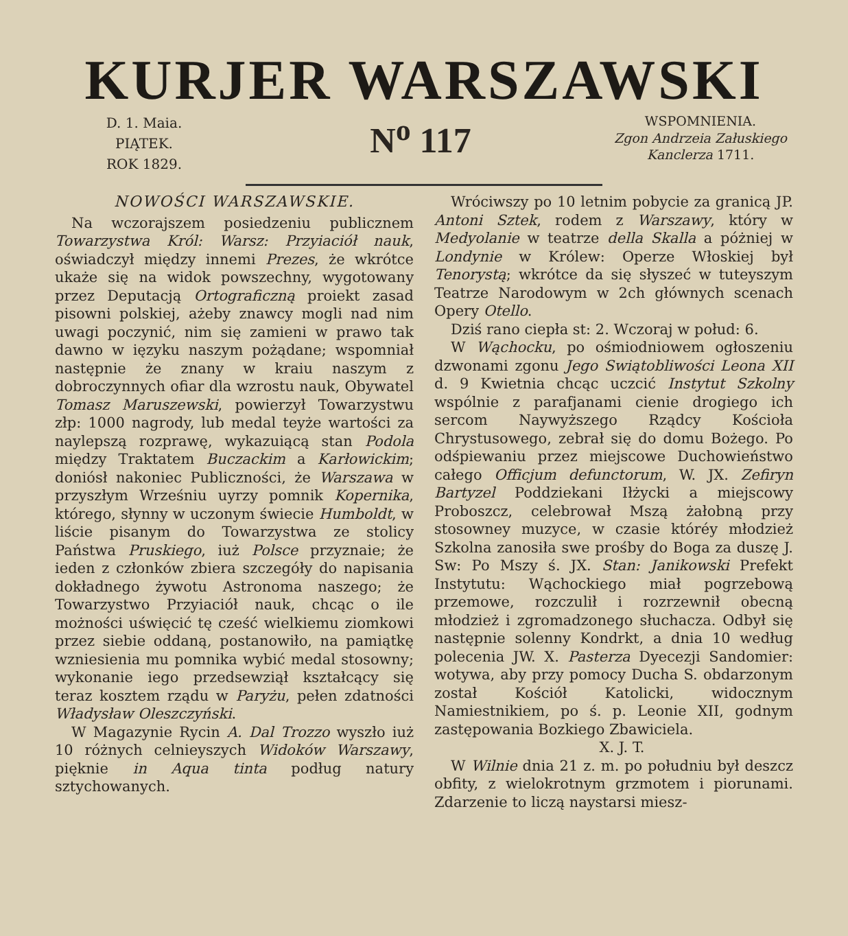KURJER WARSZAWSKI
D. 1. Maia.
PIĄTEK.
ROK 1829.
N<sup>o</sup> 117
WSPOMNIENIA.
Zgon Andrzeia Załuskiego Kanclerza 1711.
NOWOŚCI WARSZAWSKIE.
Na wczorajszem posiedzeniu publicznem Towarzystwa Król: Warsz: Przyiaciół nauk, oświadczył między innemi Prezes, że wkrótce ukaże się na widok powszechny, wygotowany przez Deputacją Ortograficzną proiekt zasad pisowni polskiej, ażeby znawcy mogli nad nim uwagi poczynić, nim się zamieni w prawo tak dawno w ięzyku naszym pożądane; wspomniał następnie że znany w kraiu naszym z dobroczynnych ofiar dla wzrostu nauk, Obywatel Tomasz Maruszewski, powierzył Towarzystwu złp: 1000 nagrody, lub medal teyże wartości za naylepszą rozprawę, wykazuiącą stan Podola między Traktatem Buczackim a Karłowickim; doniósł nakoniec Publiczności, że Warszawa w przyszłym Wrześniu uyrzy pomnik Kopernika, którego, słynny w uczonym świecie Humboldt, w liście pisanym do Towarzystwa ze stolicy Państwa Pruskiego, iuż Polsce przyznaie; że ieden z członków zbiera szczegóły do napisania dokładnego żywotu Astronoma naszego; że Towarzystwo Przyiaciół nauk, chcąc o ile możności uświęcić tę cześć wielkiemu ziomkowi przez siebie oddaną, postanowiło, na pamiątkę wzniesienia mu pomnika wybić medal stosowny; wykonanie iego przedsewziął kształcący się teraz kosztem rządu w Paryżu, pełen zdatności Władysław Oleszczyński.
W Magazynie Rycin A. Dal Trozzo wyszło iuż 10 różnych celnieyszych Widoków Warszawy, pięknie in Aqua tinta podług natury sztychowanych.
Wróciwszy po 10 letnim pobycie za granicą JP. Antoni Sztek, rodem z Warszawy, który w Medyolanie w teatrze della Skalla a póżniej w Londynie w Królew: Operze Włoskiej był Tenorystą; wkrótce da się słyszeć w tuteyszym Teatrze Narodowym w 2ch głównych scenach Opery Otello.
Dziś rano ciepła st: 2. Wczoraj w połud: 6.
W Wąchocku, po ośmiodniowem ogłoszeniu dzwonami zgonu Jego Swiątobliwości Leona XII d. 9 Kwietnia chcąc uczcić Instytut Szkolny wspólnie z parafjanami cienie drogiego ich sercom Naywyższego Rządcy Kościoła Chrystusowego, zebrał się do domu Bożego. Po odśpiewaniu przez miejscowe Duchowieństwo całego Officjum defunctorum, W. JX. Zefiryn Bartyzel Poddziekani Iłżycki a miejscowy Proboszcz, celebrował Mszą żałobną przy stosowney muzyce, w czasie któréy młodzież Szkolna zanosiła swe prośby do Boga za duszę J. Sw: Po Mszy ś. JX. Stan: Janikowski Prefekt Instytutu: Wąchockiego miał pogrzebową przemowe, rozczulił i rozrzewnił obecną młodzież i zgromadzonego słuchacza. Odbył się następnie solenny Kondrkt, a dnia 10 według polecenia JW. X. Pasterza Dyecezji Sandomier: wotywa, aby przy pomocy Ducha S. obdarzonym został Kościół Katolicki, widocznym Namiestnikiem, po ś. p. Leonie XII, godnym zastępowania Bozkiego Zbawiciela.
X. J. T.
W Wilnie dnia 21 z. m. po południu był deszcz obfity, z wielokrotnym grzmotem i piorunami. Zdarzenie to liczą naystarsi miesz-